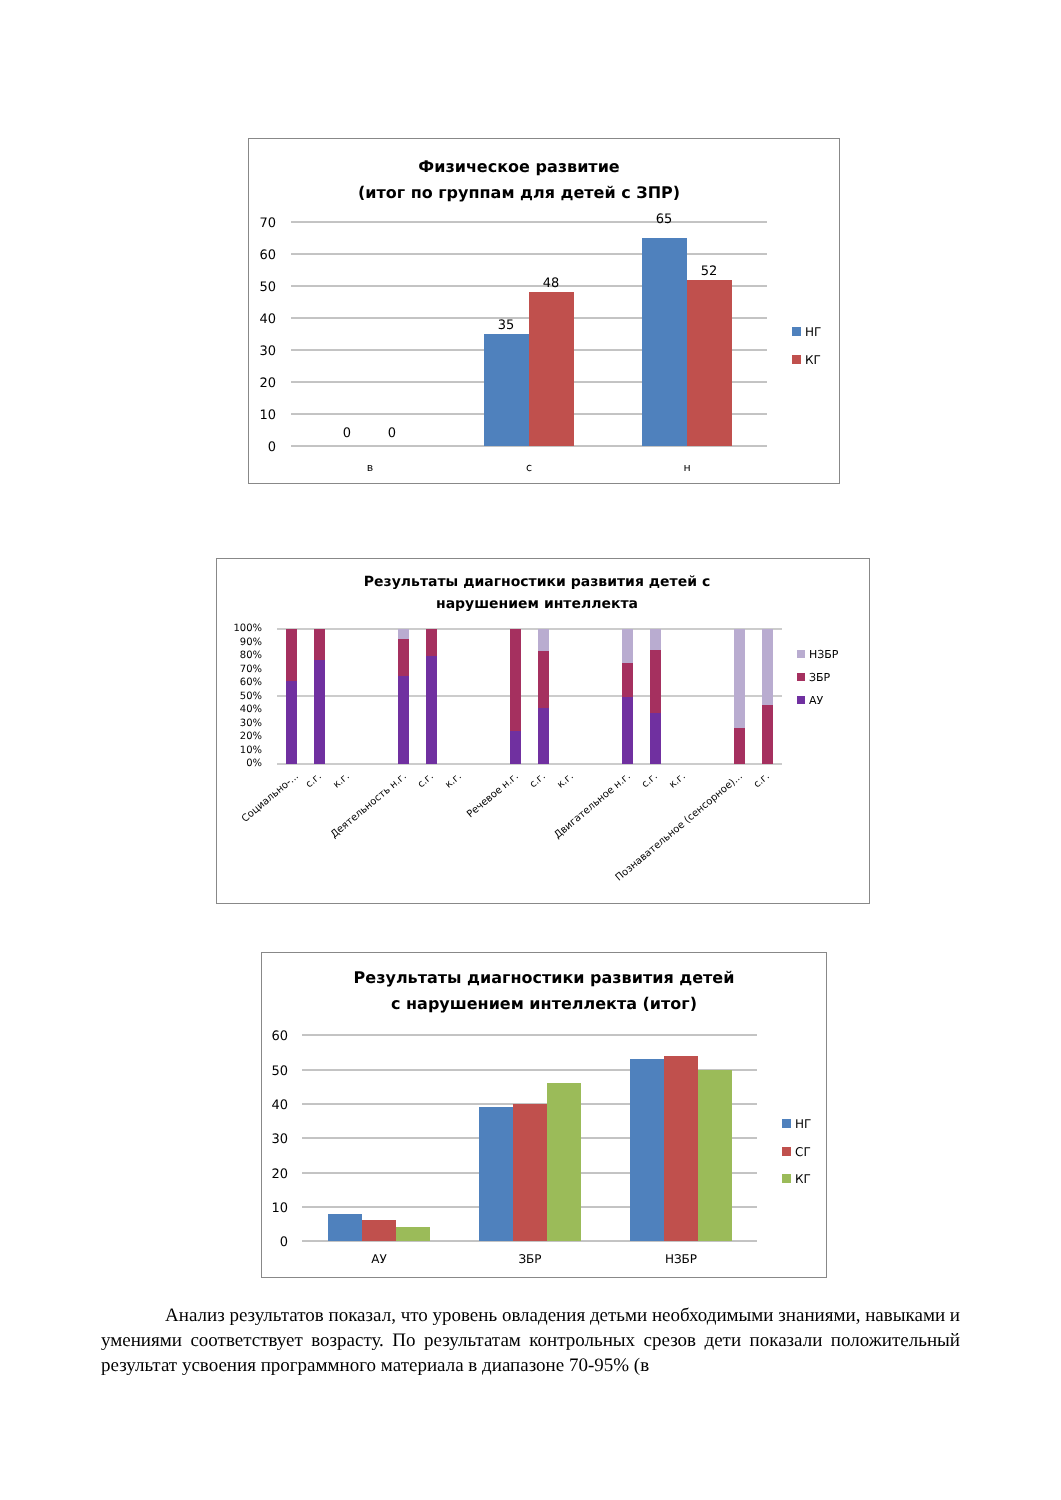Физическое развитие
(итог по группам для детей с ЗПР)
70
60
50
40
30
20
10
0
0
0
35
48
65
52
в
с
н
НГ
КГ
Результаты диагностики развития детей с
нарушением интеллекта
100%
90%
80%
70%
60%
50%
40%
30%
20%
10%
0%
Социально-...
с.г.
к.г.
Деятельность н.г.
с.г.
к.г.
Речевое н.г.
с.г.
к.г.
Двигательное н.г.
с.г.
к.г.
Познавательное (сенсорное)...
с.г.
НЗБР
ЗБР
АУ
Результаты диагностики развития детей
с нарушением интеллекта (итог)
60
50
40
30
20
10
0
АУ
ЗБР
НЗБР
НГ
СГ
КГ
Анализ результатов показал, что уровень овладения детьми необходимыми знаниями, навыками и умениями соответствует возрасту. По результатам контрольных срезов дети показали положительный результат усвоения программного материала в диапазоне 70-95% (в